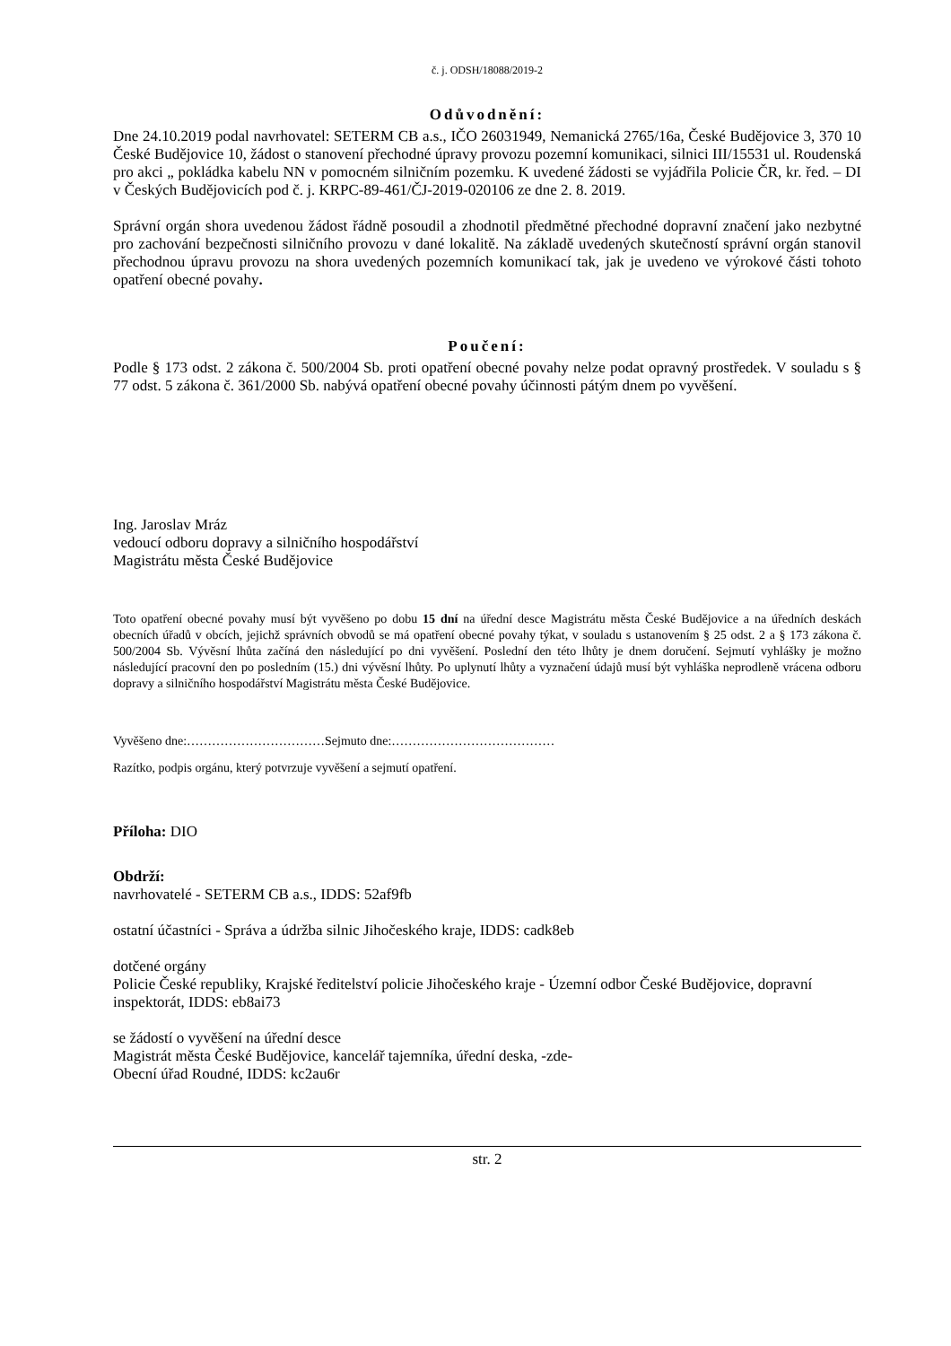č. j. ODSH/18088/2019-2
Odůvodnění:
Dne 24.10.2019 podal navrhovatel: SETERM CB a.s., IČO 26031949, Nemanická 2765/16a, České Budějovice 3, 370 10 České Budějovice 10, žádost o stanovení přechodné úpravy provozu pozemní komunikaci, silnici III/15531 ul. Roudenská pro akci „ pokládka kabelu NN v pomocném silničním pozemku. K uvedené žádosti se vyjádřila Policie ČR, kr. řed. – DI v Českých Budějovicích pod č. j. KRPC-89-461/ČJ-2019-020106 ze dne 2. 8. 2019.
Správní orgán shora uvedenou žádost řádně posoudil a zhodnotil předmětné přechodné dopravní značení jako nezbytné pro zachování bezpečnosti silničního provozu v dané lokalitě. Na základě uvedených skutečností správní orgán stanovil přechodnou úpravu provozu na shora uvedených pozemních komunikací tak, jak je uvedeno ve výrokové části tohoto opatření obecné povahy.
Poučení:
Podle § 173 odst. 2 zákona č. 500/2004 Sb. proti opatření obecné povahy nelze podat opravný prostředek. V souladu s § 77 odst. 5 zákona č. 361/2000 Sb. nabývá opatření obecné povahy účinnosti pátým dnem po vyvěšení.
Ing. Jaroslav Mráz
vedoucí odboru dopravy a silničního hospodářství
Magistrátu města České Budějovice
Toto opatření obecné povahy musí být vyvěšeno po dobu 15 dní na úřední desce Magistrátu města České Budějovice a na úředních deskách obecních úřadů v obcích, jejichž správních obvodů se má opatření obecné povahy týkat, v souladu s ustanovením § 25 odst. 2 a § 173 zákona č. 500/2004 Sb. Vývěsní lhůta začíná den následující po dni vyvěšení. Poslední den této lhůty je dnem doručení. Sejmutí vyhlášky je možno následující pracovní den po posledním (15.) dni vývěsní lhůty. Po uplynutí lhůty a vyznačení údajů musí být vyhláška neprodleně vrácena odboru dopravy a silničního hospodářství Magistrátu města České Budějovice.
Vyvěšeno dne:……………………………Sejmuto dne:…………………………………
Razítko, podpis orgánu, který potvrzuje vyvěšení a sejmutí opatření.
Příloha: DIO
Obdrží:
navrhovatelé - SETERM CB a.s., IDDS: 52af9fb
ostatní účastníci - Správa a údržba silnic Jihočeského kraje, IDDS: cadk8eb
dotčené orgány
Policie České republiky, Krajské ředitelství policie Jihočeského kraje - Územní odbor České Budějovice, dopravní inspektorát, IDDS: eb8ai73
se žádostí o vyvěšení na úřední desce
Magistrát města České Budějovice, kancelář tajemníka, úřední deska, -zde-
Obecní úřad Roudné, IDDS: kc2au6r
str. 2